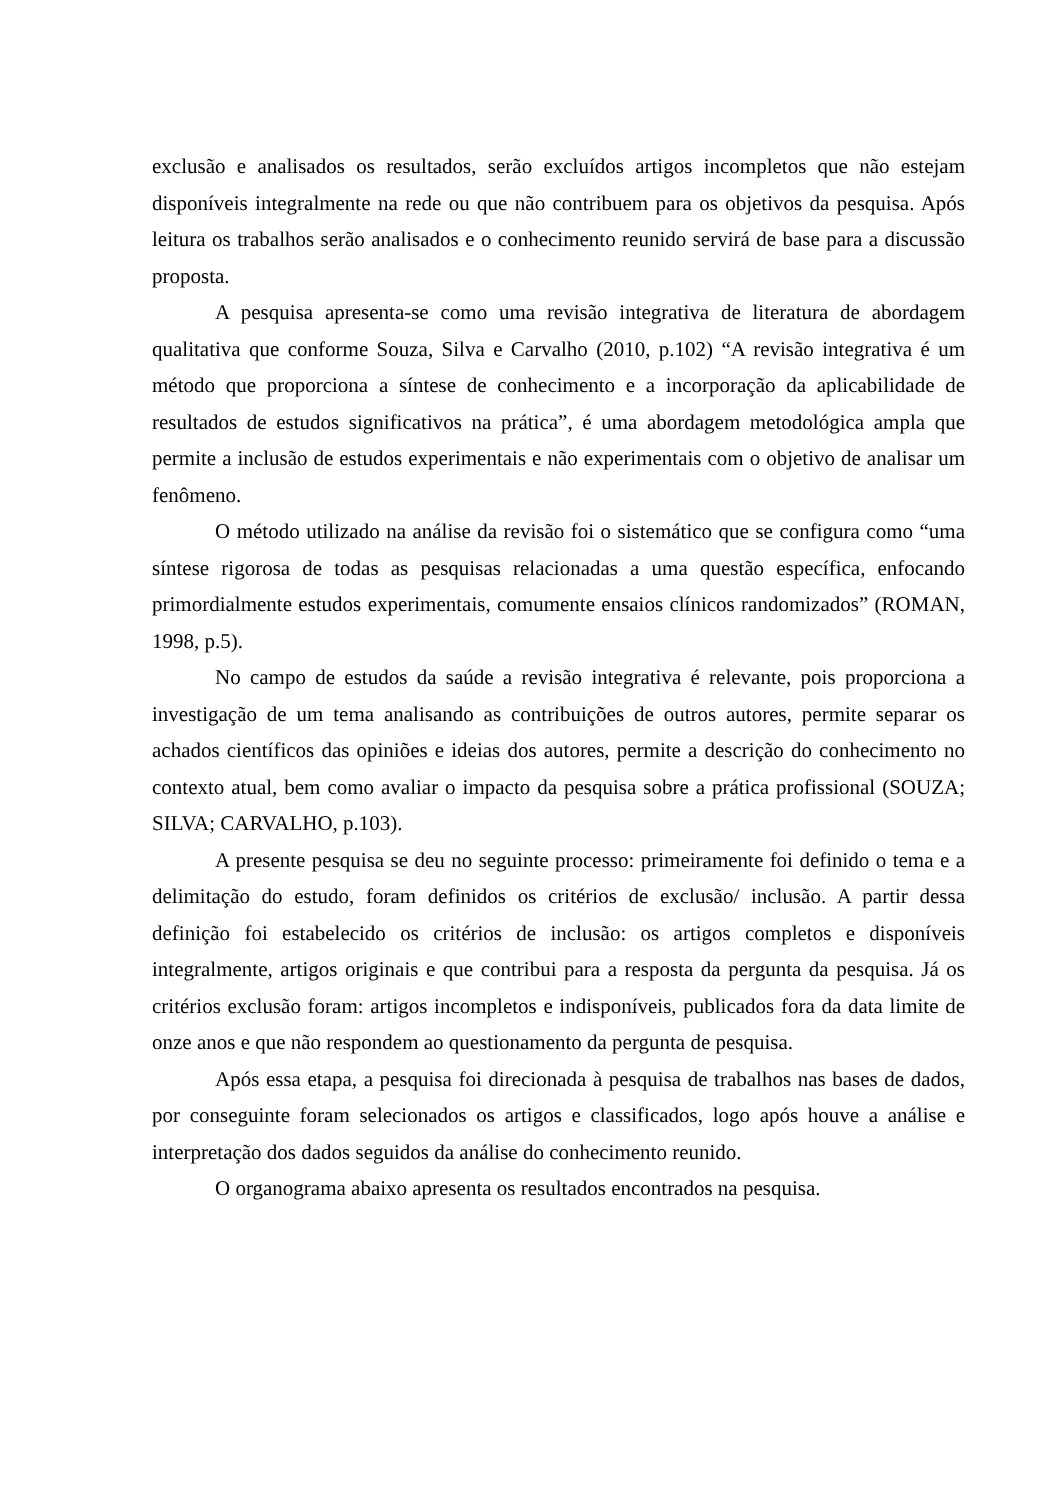exclusão e analisados os resultados, serão excluídos artigos incompletos que não estejam disponíveis integralmente na rede ou que não contribuem para os objetivos da pesquisa. Após leitura os trabalhos serão analisados e o conhecimento reunido servirá de base para a discussão proposta.
A pesquisa apresenta-se como uma revisão integrativa de literatura de abordagem qualitativa que conforme Souza, Silva e Carvalho (2010, p.102) “A revisão integrativa é um método que proporciona a síntese de conhecimento e a incorporação da aplicabilidade de resultados de estudos significativos na prática”, é uma abordagem metodológica ampla que permite a inclusão de estudos experimentais e não experimentais com o objetivo de analisar um fenômeno.
O método utilizado na análise da revisão foi o sistemático que se configura como “uma síntese rigorosa de todas as pesquisas relacionadas a uma questão específica, enfocando primordialmente estudos experimentais, comumente ensaios clínicos randomizados” (ROMAN, 1998, p.5).
No campo de estudos da saúde a revisão integrativa é relevante, pois proporciona a investigação de um tema analisando as contribuições de outros autores, permite separar os achados científicos das opiniões e ideias dos autores, permite a descrição do conhecimento no contexto atual, bem como avaliar o impacto da pesquisa sobre a prática profissional (SOUZA; SILVA; CARVALHO, p.103).
A presente pesquisa se deu no seguinte processo: primeiramente foi definido o tema e a delimitação do estudo, foram definidos os critérios de exclusão/ inclusão. A partir dessa definição foi estabelecido os critérios de inclusão: os artigos completos e disponíveis integralmente, artigos originais e que contribui para a resposta da pergunta da pesquisa. Já os critérios exclusão foram: artigos incompletos e indisponíveis, publicados fora da data limite de onze anos e que não respondem ao questionamento da pergunta de pesquisa.
Após essa etapa, a pesquisa foi direcionada à pesquisa de trabalhos nas bases de dados, por conseguinte foram selecionados os artigos e classificados, logo após houve a análise e interpretação dos dados seguidos da análise do conhecimento reunido.
O organograma abaixo apresenta os resultados encontrados na pesquisa.